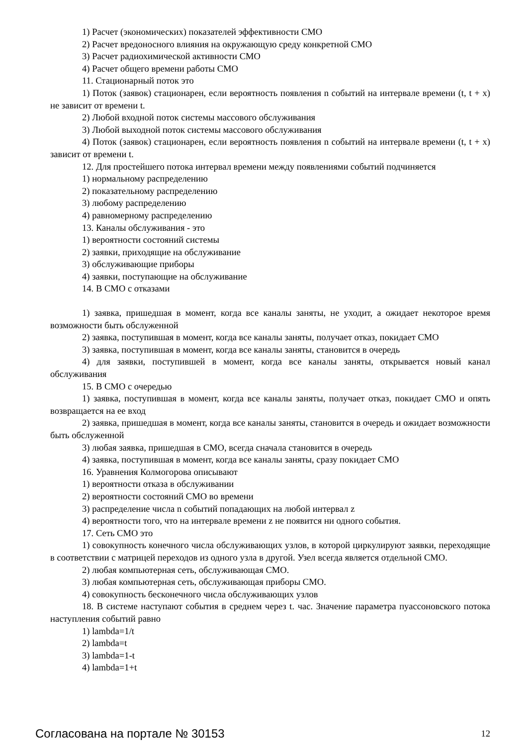1) Расчет (экономических) показателей эффективности СМО
2) Расчет вредоносного влияния на окружающую среду конкретной СМО
3) Расчет радиохимической активности СМО
4) Расчет общего времени работы СМО
11. Стационарный поток это
1) Поток (заявок) стационарен, если вероятность появления n событий на интервале времени (t, t + x) не зависит от времени t.
2) Любой входной поток системы массового обслуживания
3) Любой выходной поток системы массового обслуживания
4) Поток (заявок) стационарен, если вероятность появления n событий на интервале времени (t, t + x) зависит от времени t.
12. Для простейшего потока интервал времени между появлениями событий подчиняется
1) нормальному распределению
2) показательному распределению
3) любому распределению
4) равномерному распределению
13. Каналы обслуживания - это
1) вероятности состояний системы
2) заявки, приходящие на обслуживание
3) обслуживающие приборы
4) заявки, поступающие на обслуживание
14. В СМО с отказами
1) заявка, пришедшая в момент, когда все каналы заняты, не уходит, а ожидает некоторое время возможности быть обслуженной
2) заявка, поступившая в момент, когда все каналы заняты, получает отказ, покидает СМО
3) заявка, поступившая в момент, когда все каналы заняты, становится в очередь
4) для заявки, поступившей в момент, когда все каналы заняты, открывается новый канал обслуживания
15. В СМО с очередью
1) заявка, поступившая в момент, когда все каналы заняты, получает отказ, покидает СМО и опять возвращается на ее вход
2) заявка, пришедшая в момент, когда все каналы заняты, становится в очередь и ожидает возможности быть обслуженной
3) любая заявка, пришедшая в СМО, всегда сначала становится в очередь
4) заявка, поступившая в момент, когда все каналы заняты, сразу покидает СМО
16. Уравнения Колмогорова описывают
1) вероятности отказа в обслуживании
2) вероятности состояний СМО во времени
3) распределение числа n событий попадающих на любой интервал z
4) вероятности того, что на интервале времени z не появится ни одного события.
17. Сеть СМО это
1) совокупность конечного числа обслуживающих узлов, в которой циркулируют заявки, переходящие в соответствии с матрицей переходов из одного узла в другой. Узел всегда является отдельной СМО.
2) любая компьютерная сеть, обслуживающая СМО.
3) любая компьютерная сеть, обслуживающая приборы СМО.
4) совокупность бесконечного числа обслуживающих узлов
18. В системе наступают события в среднем через t. час. Значение параметра пуассоновского потока наступления событий равно
1) lambda=1/t
2) lambda=t
3) lambda=1-t
4) lambda=1+t
Согласована на портале № 30153 12